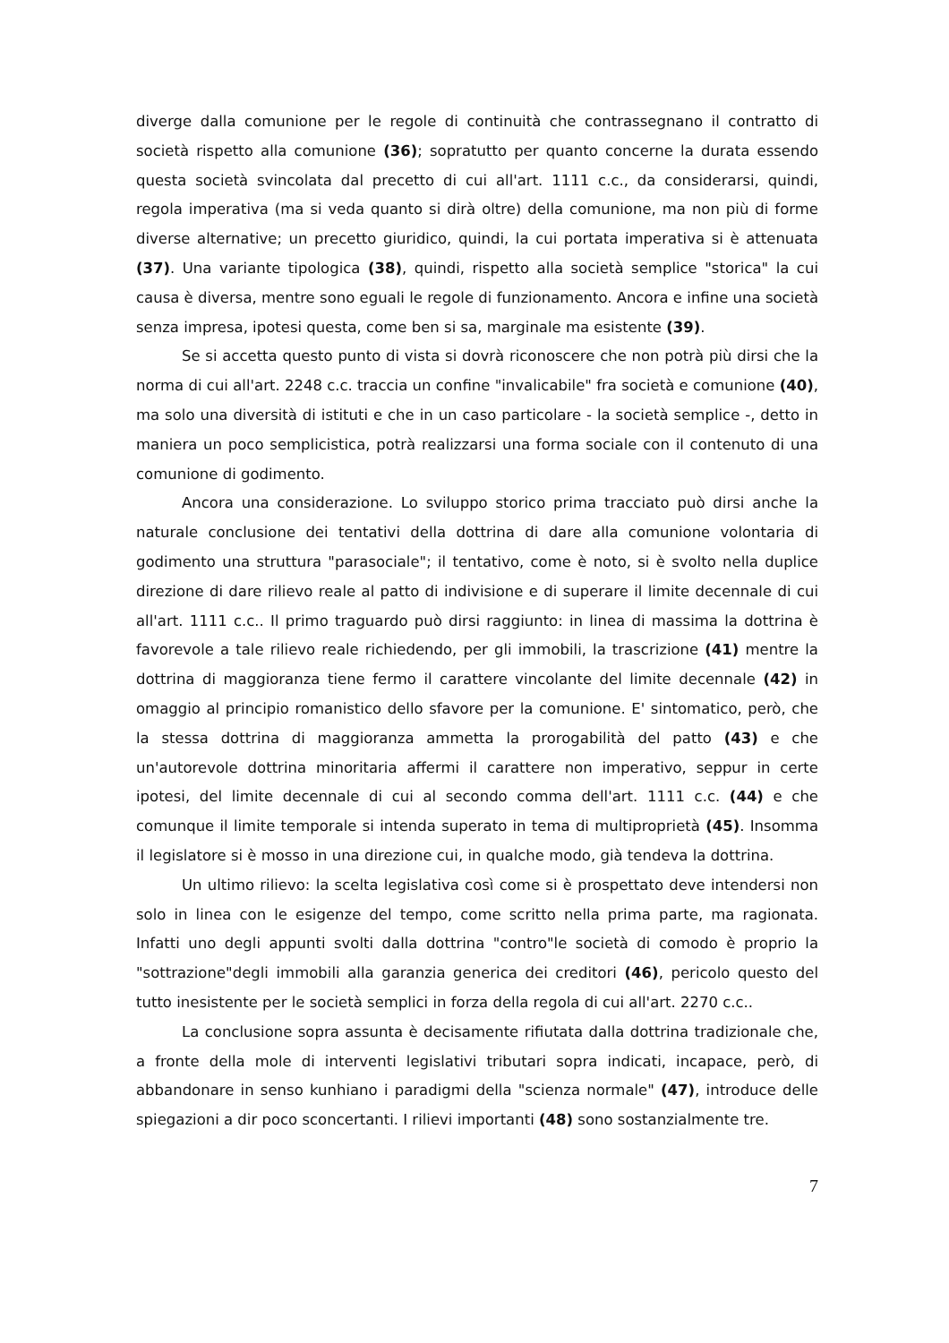diverge dalla comunione per le regole di continuità che contrassegnano il contratto di società rispetto alla comunione (36); sopratutto per quanto concerne la durata essendo questa società svincolata dal precetto di cui all'art. 1111 c.c., da considerarsi, quindi, regola imperativa (ma si veda quanto si dirà oltre) della comunione, ma non più di forme diverse alternative; un precetto giuridico, quindi, la cui portata imperativa si è attenuata (37). Una variante tipologica (38), quindi, rispetto alla società semplice "storica" la cui causa è diversa, mentre sono eguali le regole di funzionamento. Ancora e infine una società senza impresa, ipotesi questa, come ben si sa, marginale ma esistente (39).
Se si accetta questo punto di vista si dovrà riconoscere che non potrà più dirsi che la norma di cui all'art. 2248 c.c. traccia un confine "invalicabile" fra società e comunione (40), ma solo una diversità di istituti e che in un caso particolare - la società semplice -, detto in maniera un poco semplicistica, potrà realizzarsi una forma sociale con il contenuto di una comunione di godimento.
Ancora una considerazione. Lo sviluppo storico prima tracciato può dirsi anche la naturale conclusione dei tentativi della dottrina di dare alla comunione volontaria di godimento una struttura "parasociale"; il tentativo, come è noto, si è svolto nella duplice direzione di dare rilievo reale al patto di indivisione e di superare il limite decennale di cui all'art. 1111 c.c.. Il primo traguardo può dirsi raggiunto: in linea di massima la dottrina è favorevole a tale rilievo reale richiedendo, per gli immobili, la trascrizione (41) mentre la dottrina di maggioranza tiene fermo il carattere vincolante del limite decennale (42) in omaggio al principio romanistico dello sfavore per la comunione. E' sintomatico, però, che la stessa dottrina di maggioranza ammetta la prorogabilità del patto (43) e che un'autorevole dottrina minoritaria affermi il carattere non imperativo, seppur in certe ipotesi, del limite decennale di cui al secondo comma dell'art. 1111 c.c. (44) e che comunque il limite temporale si intenda superato in tema di multiproprietà (45). Insomma il legislatore si è mosso in una direzione cui, in qualche modo, già tendeva la dottrina.
Un ultimo rilievo: la scelta legislativa così come si è prospettato deve intendersi non solo in linea con le esigenze del tempo, come scritto nella prima parte, ma ragionata. Infatti uno degli appunti svolti dalla dottrina "contro"le società di comodo è proprio la "sottrazione"degli immobili alla garanzia generica dei creditori (46), pericolo questo del tutto inesistente per le società semplici in forza della regola di cui all'art. 2270 c.c..
La conclusione sopra assunta è decisamente rifiutata dalla dottrina tradizionale che, a fronte della mole di interventi legislativi tributari sopra indicati, incapace, però, di abbandonare in senso kunhiano i paradigmi della "scienza normale" (47), introduce delle spiegazioni a dir poco sconcertanti. I rilievi importanti (48) sono sostanzialmente tre.
7